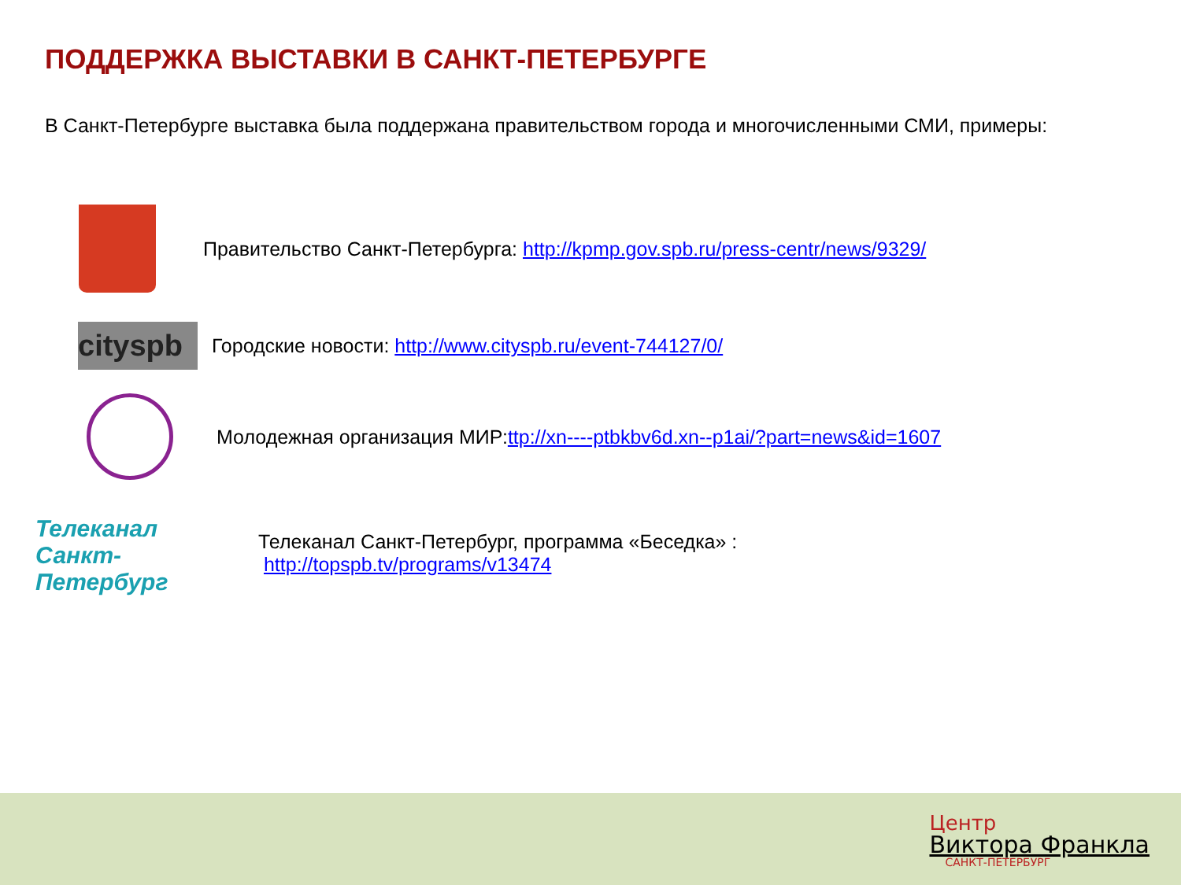ПОДДЕРЖКА ВЫСТАВКИ В САНКТ-ПЕТЕРБУРГЕ
В Санкт-Петербурге выставка была поддержана правительством города и многочисленными СМИ, примеры:
Правительство Санкт-Петербурга: http://kpmp.gov.spb.ru/press-centr/news/9329/
cityspb
Городские новости: http://www.cityspb.ru/event-744127/0/
Молодежная организация МИР: ttp://xn----ptbkbv6d.xn--p1ai/?part=news&id=1607
Телеканал
Санкт-Петербург
Телеканал Санкт-Петербург, программа «Беседка» :
http://topspb.tv/programs/v13474
Центр
Виктора Франкла
САНКТ-ПЕТЕРБУРГ